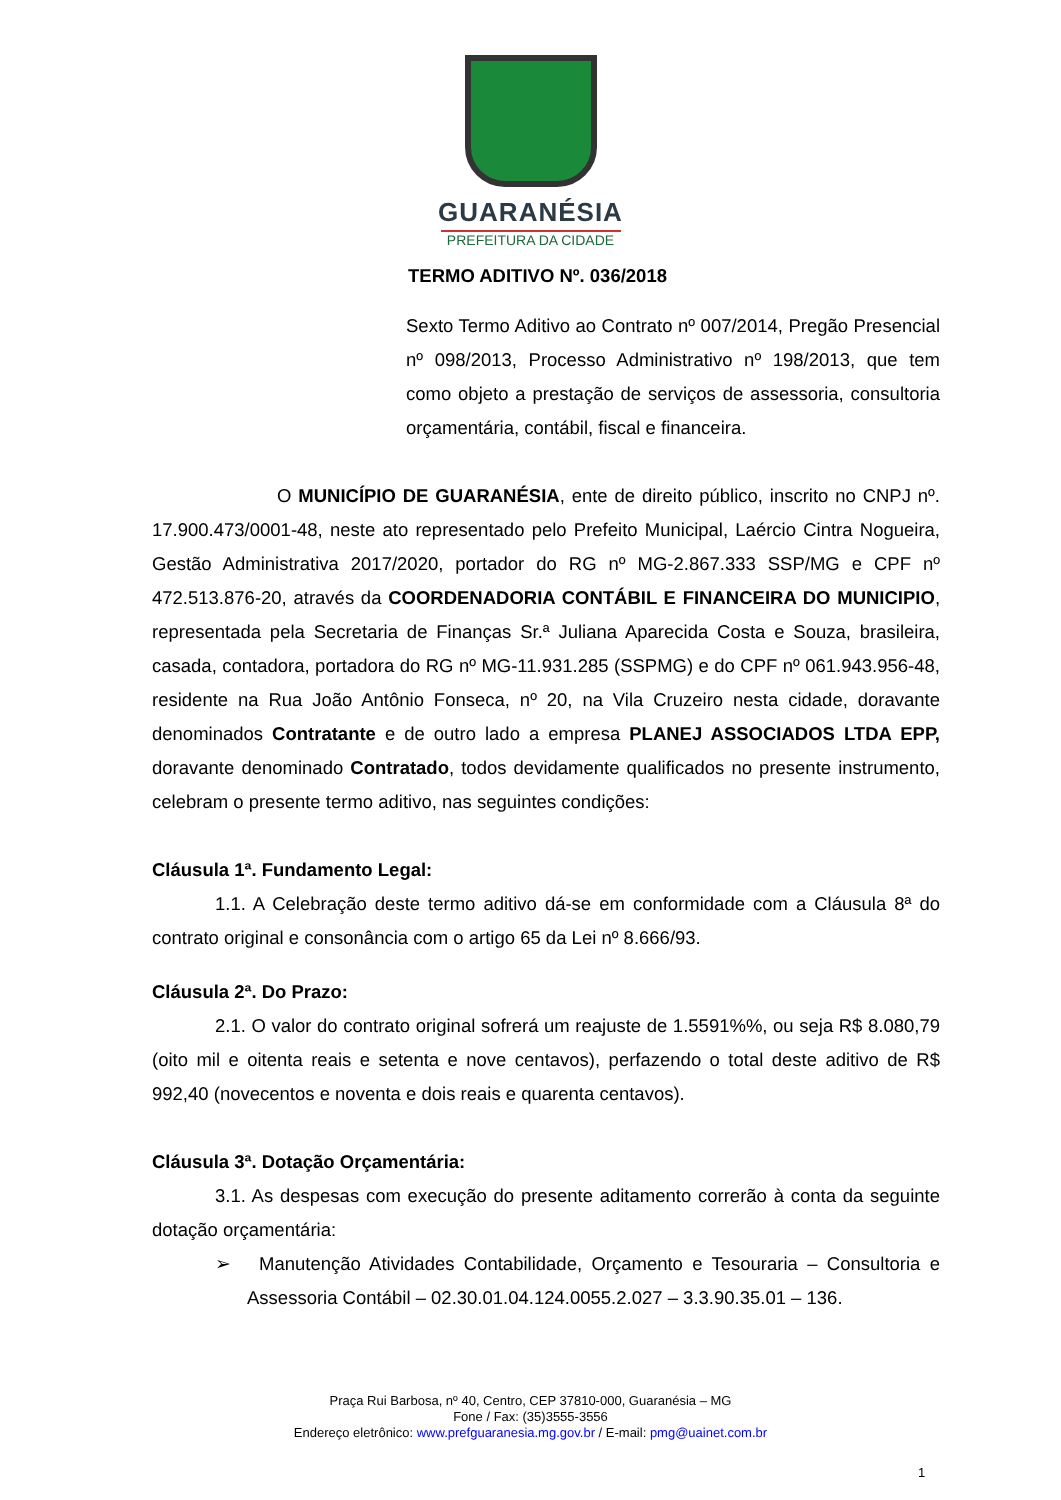GUARANÉSIA
PREFEITURA DA CIDADE
TERMO ADITIVO Nº. 036/2018
Sexto Termo Aditivo ao Contrato nº 007/2014, Pregão Presencial nº 098/2013, Processo Administrativo nº 198/2013, que tem como objeto a prestação de serviços de assessoria, consultoria orçamentária, contábil, fiscal e financeira.
O MUNICÍPIO DE GUARANÉSIA, ente de direito público, inscrito no CNPJ nº. 17.900.473/0001-48, neste ato representado pelo Prefeito Municipal, Laércio Cintra Nogueira, Gestão Administrativa 2017/2020, portador do RG nº MG-2.867.333 SSP/MG e CPF nº 472.513.876-20, através da COORDENADORIA CONTÁBIL E FINANCEIRA DO MUNICIPIO, representada pela Secretaria de Finanças Sr.ª Juliana Aparecida Costa e Souza, brasileira, casada, contadora, portadora do RG nº MG-11.931.285 (SSPMG) e do CPF nº 061.943.956-48, residente na Rua João Antônio Fonseca, nº 20, na Vila Cruzeiro nesta cidade, doravante denominados Contratante e de outro lado a empresa PLANEJ ASSOCIADOS LTDA EPP, doravante denominado Contratado, todos devidamente qualificados no presente instrumento, celebram o presente termo aditivo, nas seguintes condições:
Cláusula 1ª. Fundamento Legal:
1.1. A Celebração deste termo aditivo dá-se em conformidade com a Cláusula 8ª do contrato original e consonância com o artigo 65 da Lei nº 8.666/93.
Cláusula 2ª. Do Prazo:
2.1. O valor do contrato original sofrerá um reajuste de 1.5591%%, ou seja R$ 8.080,79 (oito mil e oitenta reais e setenta e nove centavos), perfazendo o total deste aditivo de R$ 992,40 (novecentos e noventa e dois reais e quarenta centavos).
Cláusula 3ª. Dotação Orçamentária:
3.1. As despesas com execução do presente aditamento correrão à conta da seguinte dotação orçamentária:
➢ Manutenção Atividades Contabilidade, Orçamento e Tesouraria – Consultoria e Assessoria Contábil – 02.30.01.04.124.0055.2.027 – 3.3.90.35.01 – 136.
Praça Rui Barbosa, nº 40, Centro, CEP 37810-000, Guaranésia – MG
Fone / Fax: (35)3555-3556
Endereço eletrônico: www.prefguaranesia.mg.gov.br / E-mail: pmg@uainet.com.br
1